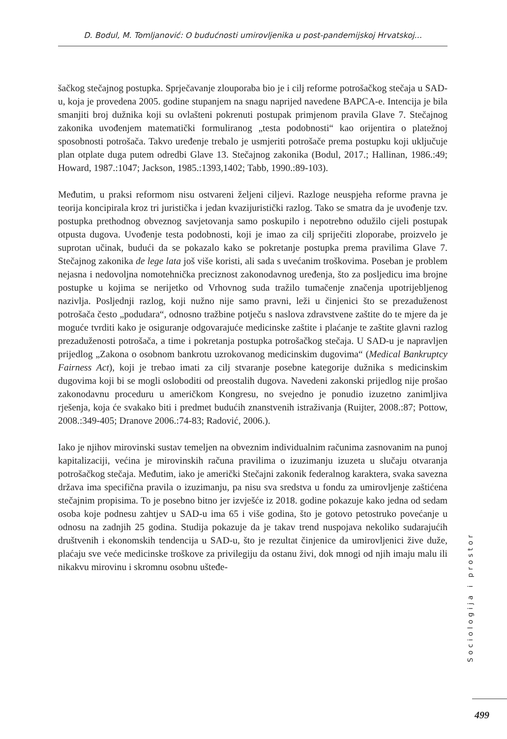D. Bodul, M. Tomljanović: O budućnosti umirovljenika u post-pandemijskoj Hrvatskoj...
šačkog stečajnog postupka. Sprječavanje zlouporaba bio je i cilj reforme potrošačkog stečaja u SAD-u, koja je provedena 2005. godine stupanjem na snagu naprijed navedene BAPCA-e. Intencija je bila smanjiti broj dužnika koji su ovlašteni pokrenuti postupak primjenom pravila Glave 7. Stečajnog zakonika uvođenjem matematički formuliranog „testa podobnosti“ kao orijentira o platežnoj sposobnosti potrošača. Takvo uređenje trebalo je usmjeriti potrošače prema postupku koji uključuje plan otplate duga putem odredbi Glave 13. Stečajnog zakonika (Bodul, 2017.; Hallinan, 1986.:49; Howard, 1987.:1047; Jackson, 1985.:1393,1402; Tabb, 1990.:89-103).
Međutim, u praksi reformom nisu ostvareni željeni ciljevi. Razloge neuspjeha reforme pravna je teorija koncipirala kroz tri juristička i jedan kvazijuristički razlog. Tako se smatra da je uvođenje tzv. postupka prethodnog obveznog savjetovanja samo poskupilo i nepotrebno odužilo cijeli postupak otpusta dugova. Uvođenje testa podobnosti, koji je imao za cilj spriječiti zloporabe, proizvelo je suprotan učinak, budući da se pokazalo kako se pokretanje postupka prema pravilima Glave 7. Stečajnog zakonika de lege lata još više koristi, ali sada s uvećanim troškovima. Poseban je problem nejasna i nedovoljna nomotehnička preciznost zakonodavnog uređenja, što za posljedicu ima brojne postupke u kojima se nerijetko od Vrhovnog suda tražilo tumačenje značenja upotrijebljenog nazivlja. Posljednji razlog, koji nužno nije samo pravni, leži u činjenici što se prezaduženost potrošača često „podudara“, odnosno tražbine potječu s naslova zdravstvene zaštite do te mjere da je moguće tvrditi kako je osiguranje odgovarajuće medicinske zaštite i plaćanje te zaštite glavni razlog prezaduženosti potrošača, a time i pokretanja postupka potrošačkog stečaja. U SAD-u je napravljen prijedlog „Zakona o osobnom bankrotu uzrokovanog medicinskim dugovima“ (Medical Bankruptcy Fairness Act), koji je trebao imati za cilj stvaranje posebne kategorije dužnika s medicinskim dugovima koji bi se mogli osloboditi od preostalih dugova. Navedeni zakonski prijedlog nije prošao zakonodavnu proceduru u američkom Kongresu, no svejedno je ponudio izuzetno zanimljiva rješenja, koja će svakako biti i predmet budućih znanstvenih istraživanja (Ruijter, 2008.:87; Pottow, 2008.:349-405; Dranove 2006.:74-83; Radović, 2006.).
Iako je njihov mirovinski sustav temeljen na obveznim individualnim računima zasnovanim na punoj kapitalizaciji, većina je mirovinskih računa pravilima o izuzimanju izuzeta u slučaju otvaranja potrošačkog stečaja. Međutim, iako je američki Stečajni zakonik federalnog karaktera, svaka savezna država ima specifična pravila o izuzimanju, pa nisu sva sredstva u fondu za umirovljenje zaštićena stečajnim propisima. To je posebno bitno jer izvješće iz 2018. godine pokazuje kako jedna od sedam osoba koje podnesu zahtjev u SAD-u ima 65 i više godina, što je gotovo petostruko povećanje u odnosu na zadnjih 25 godina. Studija pokazuje da je takav trend nuspojava nekoliko sudarajućih društvenih i ekonomskih tendencija u SAD-u, što je rezultat činjenice da umirovljenici žive duže, plaćaju sve veće medicinske troškove za privilegiju da ostanu živi, dok mnogi od njih imaju malu ili nikakvu mirovinu i skromnu osobnu uštеđe-
Sociologija i prostor
499